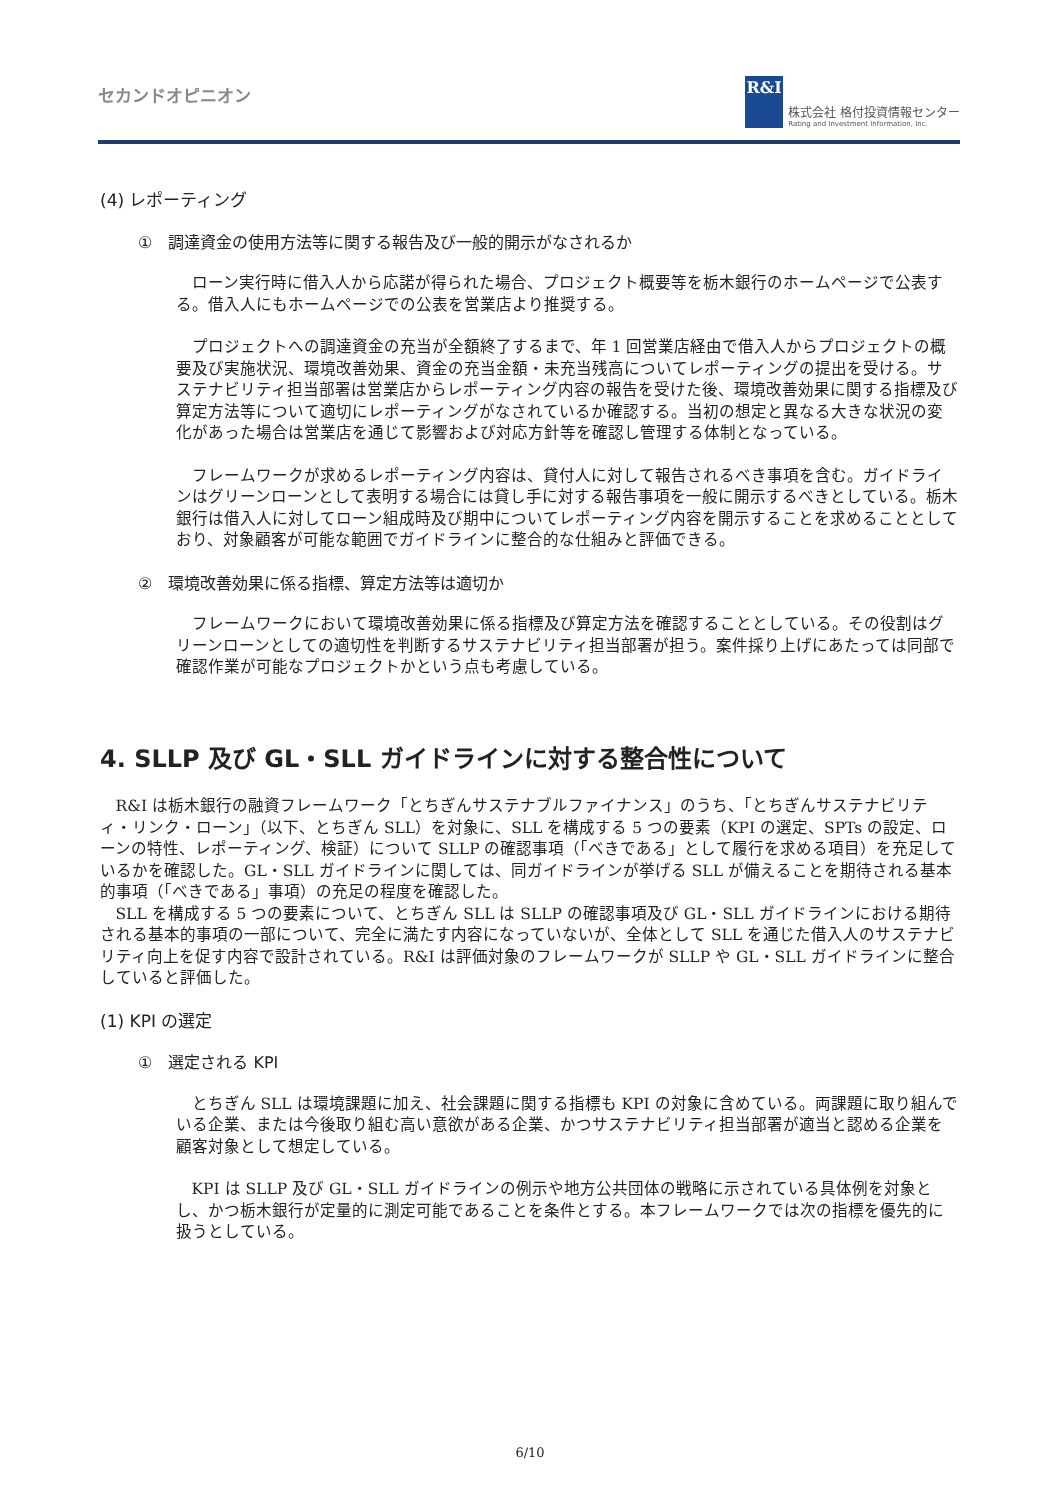セカンドオピニオン
R&I
株式会社 格付投資情報センター
Rating and Investment Information, Inc.
(4) レポーティング
①　調達資金の使用方法等に関する報告及び一般的開示がなされるか
ローン実行時に借入人から応諾が得られた場合、プロジェクト概要等を栃木銀行のホームページで公表する。借入人にもホームページでの公表を営業店より推奨する。
プロジェクトへの調達資金の充当が全額終了するまで、年 1 回営業店経由で借入人からプロジェクトの概要及び実施状況、環境改善効果、資金の充当金額・未充当残高についてレポーティングの提出を受ける。サステナビリティ担当部署は営業店からレポーティング内容の報告を受けた後、環境改善効果に関する指標及び算定方法等について適切にレポーティングがなされているか確認する。当初の想定と異なる大きな状況の変化があった場合は営業店を通じて影響および対応方針等を確認し管理する体制となっている。
フレームワークが求めるレポーティング内容は、貸付人に対して報告されるべき事項を含む。ガイドラインはグリーンローンとして表明する場合には貸し手に対する報告事項を一般に開示するべきとしている。栃木銀行は借入人に対してローン組成時及び期中についてレポーティング内容を開示することを求めることとしており、対象顧客が可能な範囲でガイドラインに整合的な仕組みと評価できる。
②　環境改善効果に係る指標、算定方法等は適切か
フレームワークにおいて環境改善効果に係る指標及び算定方法を確認することとしている。その役割はグリーンローンとしての適切性を判断するサステナビリティ担当部署が担う。案件採り上げにあたっては同部で確認作業が可能なプロジェクトかという点も考慮している。
4. SLLP 及び GL・SLL ガイドラインに対する整合性について
R&I は栃木銀行の融資フレームワーク「とちぎんサステナブルファイナンス」のうち、「とちぎんサステナビリティ・リンク・ローン」（以下、とちぎん SLL）を対象に、SLL を構成する 5 つの要素（KPI の選定、SPTs の設定、ローンの特性、レポーティング、検証）について SLLP の確認事項（「べきである」として履行を求める項目）を充足しているかを確認した。GL・SLL ガイドラインに関しては、同ガイドラインが挙げる SLL が備えることを期待される基本的事項（「べきである」事項）の充足の程度を確認した。
SLL を構成する 5 つの要素について、とちぎん SLL は SLLP の確認事項及び GL・SLL ガイドラインにおける期待される基本的事項の一部について、完全に満たす内容になっていないが、全体として SLL を通じた借入人のサステナビリティ向上を促す内容で設計されている。R&I は評価対象のフレームワークが SLLP や GL・SLL ガイドラインに整合していると評価した。
(1) KPI の選定
①　選定される KPI
とちぎん SLL は環境課題に加え、社会課題に関する指標も KPI の対象に含めている。両課題に取り組んでいる企業、または今後取り組む高い意欲がある企業、かつサステナビリティ担当部署が適当と認める企業を顧客対象として想定している。
KPI は SLLP 及び GL・SLL ガイドラインの例示や地方公共団体の戦略に示されている具体例を対象とし、かつ栃木銀行が定量的に測定可能であることを条件とする。本フレームワークでは次の指標を優先的に扱うとしている。
6/10